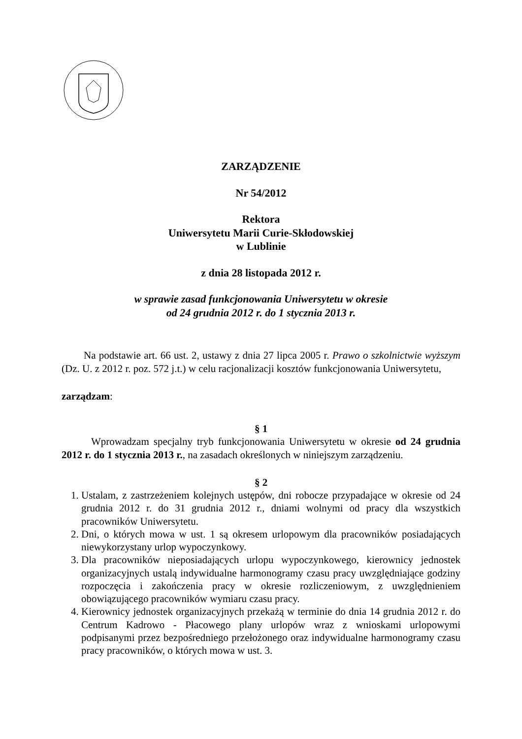ZARZĄDZENIE
Nr 54/2012
Rektora
Uniwersytetu Marii Curie-Skłodowskiej
w Lublinie
z dnia 28 listopada 2012 r.
w sprawie zasad funkcjonowania Uniwersytetu w okresie
od 24 grudnia 2012 r. do 1 stycznia 2013 r.
Na podstawie art. 66 ust. 2, ustawy z dnia 27 lipca 2005 r. Prawo o szkolnictwie wyższym (Dz. U. z 2012 r. poz. 572 j.t.) w celu racjonalizacji kosztów funkcjonowania Uniwersytetu,
zarządzam:
§ 1
Wprowadzam specjalny tryb funkcjonowania Uniwersytetu w okresie od 24 grudnia 2012 r. do 1 stycznia 2013 r., na zasadach określonych w niniejszym zarządzeniu.
§ 2
1. Ustalam, z zastrzeżeniem kolejnych ustępów, dni robocze przypadające w okresie od 24 grudnia 2012 r. do 31 grudnia 2012 r., dniami wolnymi od pracy dla wszystkich pracowników Uniwersytetu.
2. Dni, o których mowa w ust. 1 są okresem urlopowym dla pracowników posiadających niewykorzystany urlop wypoczynkowy.
3. Dla pracowników nieposiadających urlopu wypoczynkowego, kierownicy jednostek organizacyjnych ustalą indywidualne harmonogramy czasu pracy uwzględniające godziny rozpoczęcia i zakończenia pracy w okresie rozliczeniowym, z uwzględnieniem obowiązującego pracowników wymiaru czasu pracy.
4. Kierownicy jednostek organizacyjnych przekażą w terminie do dnia 14 grudnia 2012 r. do Centrum Kadrowo - Płacowego plany urlopów wraz z wnioskami urlopowymi podpisanymi przez bezpośredniego przełożonego oraz indywidualne harmonogramy czasu pracy pracowników, o których mowa w ust. 3.